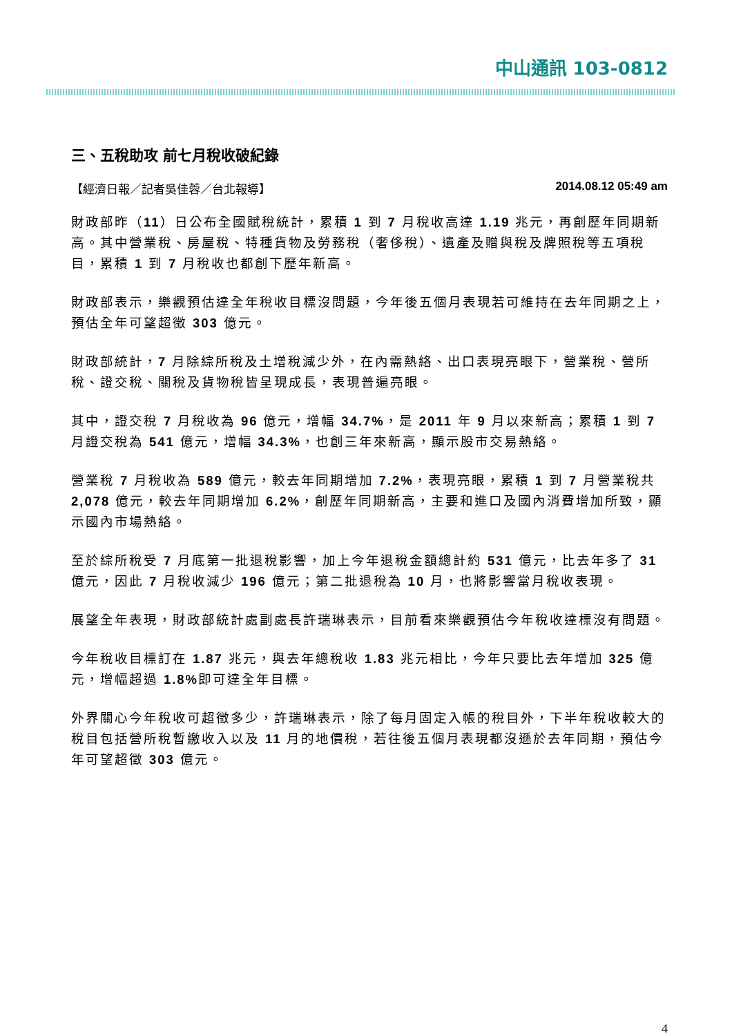中山通訊 103-0812
三、五稅助攻 前七月稅收破紀錄
【經濟日報／記者吳佳蓉／台北報導】 2014.08.12 05:49 am
財政部昨（11）日公布全國賦稅統計，累積 1 到 7 月稅收高達 1.19 兆元，再創歷年同期新高。其中營業稅、房屋稅、特種貨物及勞務稅（奢侈稅）、遺產及贈與稅及牌照稅等五項稅目，累積 1 到 7 月稅收也都創下歷年新高。
財政部表示，樂觀預估達全年稅收目標沒問題，今年後五個月表現若可維持在去年同期之上，預估全年可望超徵 303 億元。
財政部統計，7 月除綜所稅及土增稅減少外，在內需熱絡、出口表現亮眼下，營業稅、營所稅、證交稅、關稅及貨物稅皆呈現成長，表現普遍亮眼。
其中，證交稅 7 月稅收為 96 億元，增幅 34.7%，是 2011 年 9 月以來新高；累積 1 到 7 月證交稅為 541 億元，增幅 34.3%，也創三年來新高，顯示股市交易熱絡。
營業稅 7 月稅收為 589 億元，較去年同期增加 7.2%，表現亮眼，累積 1 到 7 月營業稅共 2,078 億元，較去年同期增加 6.2%，創歷年同期新高，主要和進口及國內消費增加所致，顯示國內市場熱絡。
至於綜所稅受 7 月底第一批退稅影響，加上今年退稅金額總計約 531 億元，比去年多了 31 億元，因此 7 月稅收減少 196 億元；第二批退稅為 10 月，也將影響當月稅收表現。
展望全年表現，財政部統計處副處長許瑞琳表示，目前看來樂觀預估今年稅收達標沒有問題。
今年稅收目標訂在 1.87 兆元，與去年總稅收 1.83 兆元相比，今年只要比去年增加 325 億元，增幅超過 1.8% 即可達全年目標。
外界關心今年稅收可超徵多少，許瑞琳表示，除了每月固定入帳的稅目外，下半年稅收較大的稅目包括營所稅暫繳收入以及 11 月的地價稅，若往後五個月表現都沒遜於去年同期，預估今年可望超徵 303 億元。
4